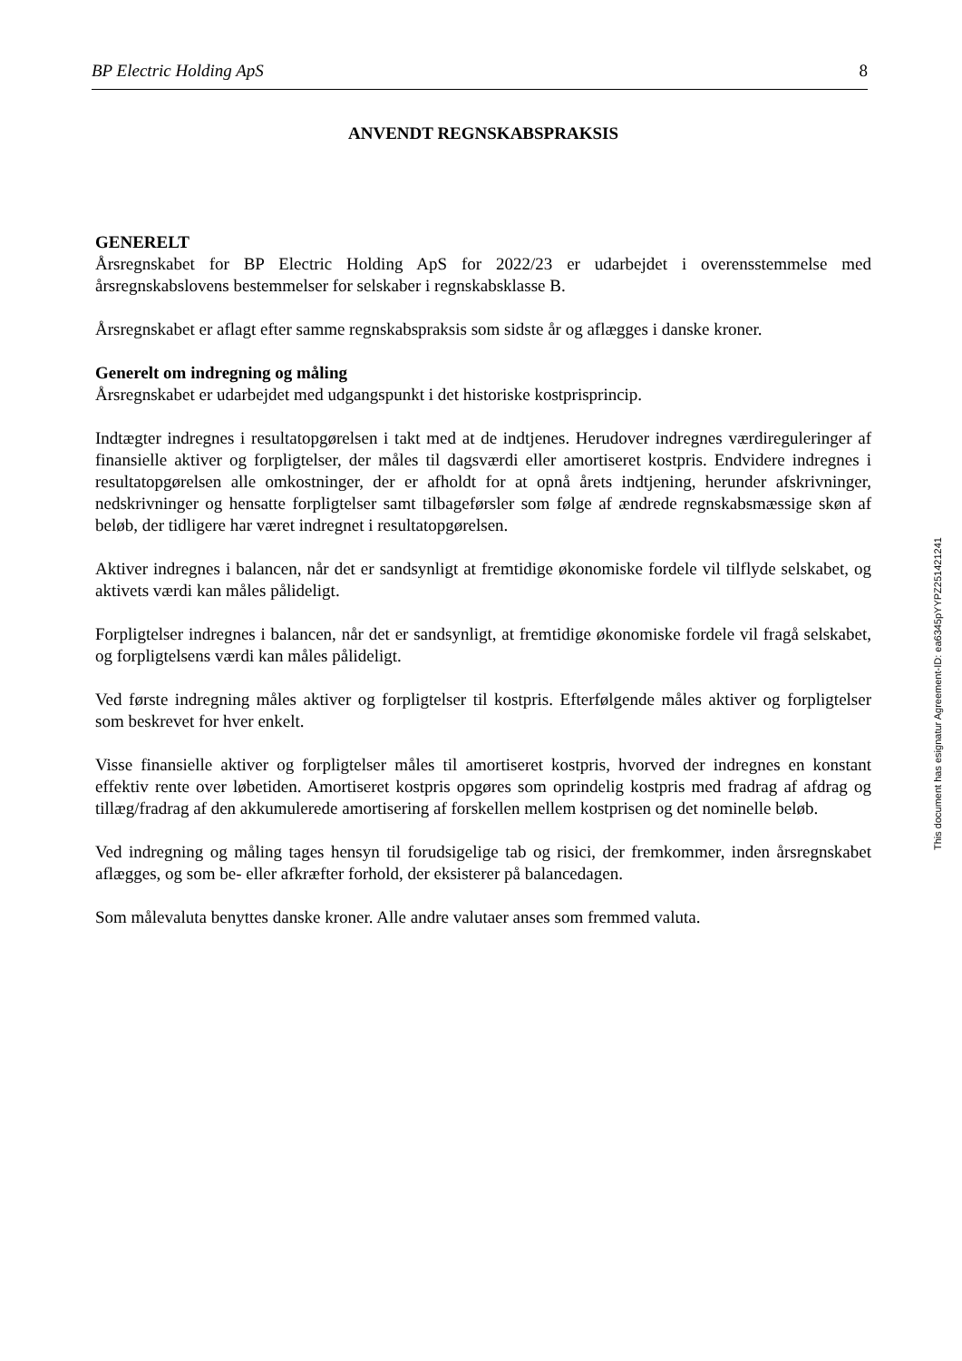BP Electric Holding ApS 8
ANVENDT REGNSKABSPRAKSIS
GENERELT
Årsregnskabet for BP Electric Holding ApS for 2022/23 er udarbejdet i overensstemmelse med årsregnskabslovens bestemmelser for selskaber i regnskabsklasse B.
Årsregnskabet er aflagt efter samme regnskabspraksis som sidste år og aflægges i danske kroner.
Generelt om indregning og måling
Årsregnskabet er udarbejdet med udgangspunkt i det historiske kostprisprincip.
Indtægter indregnes i resultatopgørelsen i takt med at de indtjenes. Herudover indregnes værdireguleringer af finansielle aktiver og forpligtelser, der måles til dagsværdi eller amortiseret kostpris. Endvidere indregnes i resultatopgørelsen alle omkostninger, der er afholdt for at opnå årets indtjening, herunder afskrivninger, nedskrivninger og hensatte forpligtelser samt tilbageførsler som følge af ændrede regnskabsmæssige skøn af beløb, der tidligere har været indregnet i resultatopgørelsen.
Aktiver indregnes i balancen, når det er sandsynligt at fremtidige økonomiske fordele vil tilflyde selskabet, og aktivets værdi kan måles pålideligt.
Forpligtelser indregnes i balancen, når det er sandsynligt, at fremtidige økonomiske fordele vil fragå selskabet, og forpligtelsens værdi kan måles pålideligt.
Ved første indregning måles aktiver og forpligtelser til kostpris. Efterfølgende måles aktiver og forpligtelser som beskrevet for hver enkelt.
Visse finansielle aktiver og forpligtelser måles til amortiseret kostpris, hvorved der indregnes en konstant effektiv rente over løbetiden. Amortiseret kostpris opgøres som oprindelig kostpris med fradrag af afdrag og tillæg/fradrag af den akkumulerede amortisering af forskellen mellem kostprisen og det nominelle beløb.
Ved indregning og måling tages hensyn til forudsigelige tab og risici, der fremkommer, inden årsregnskabet aflægges, og som be- eller afkræfter forhold, der eksisterer på balancedagen.
Som målevaluta benyttes danske kroner. Alle andre valutaer anses som fremmed valuta.
This document has esignatur Agreement-ID: ea6345pYYPZ251421241